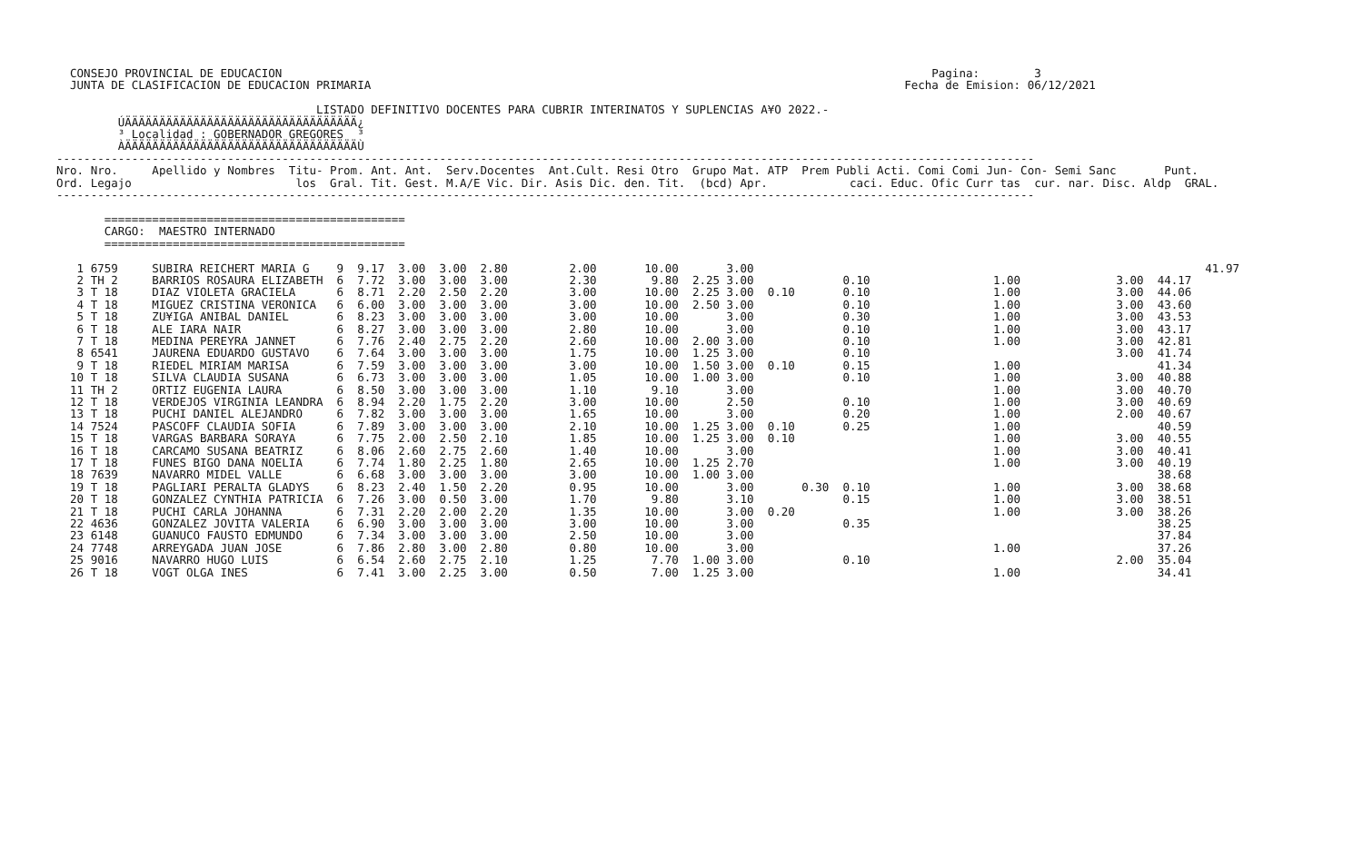CONSEJO PROVINCIAL DE EDUCACION                                                                                               Pagina:        3
  JUNTA DE CLASIFICACION DE EDUCACION PRIMARIA                                                                              Fecha de Emision: 06/12/2021

                                      LISTADO DEFINITIVO DOCENTES PARA CUBRIR INTERINATOS Y SUPLENCIAS A¥O 2022.-
         ÚÄÄÄÄÄÄÄÄÄÄÄÄÄÄÄÄÄÄÄÄÄÄÄÄÄÄÄÄÄÄÄÄÄÄ¿
         ³ Localidad : GOBERNADOR GREGORES  ³
         ÀÄÄÄÄÄÄÄÄÄÄÄÄÄÄÄÄÄÄÄÄÄÄÄÄÄÄÄÄÄÄÄÄÄÄÙ
-----------------------------------------------------------------------------------------------------------------------------------------------
Nro. Nro.     Apellido y Nombres  Titu- Prom. Ant. Ant.  Serv.Docentes  Ant.Cult. Resi Otro  Grupo Mat. ATP  Prem Publi Acti. Comi Comi Jun- Con- Semi Sanc       Punt.
Ord. Legajo                        los  Gral. Tit. Gest. M.A/E Vic. Dir. Asis Dic. den. Tit.  (bcd) Apr.            caci. Educ. Ofic Curr tas  cur. nar. Disc. Aldp  GRAL.
-----------------------------------------------------------------------------------------------------------------------------------------------

       ============================================
       CARGO:  MAESTRO INTERNADO
       ============================================

   1 6759     SUBIRA REICHERT MARIA G    9  9.17  3.00  3.00  2.80         2.00       10.00       3.00                                                                  41.97
   2 TH 2     BARRIOS ROSAURA ELIZABETH  6  7.72  3.00  3.00  3.00         2.30        9.80  2.25 3.00             0.10                  1.00              3.00  44.17
   3 T 18     DIAZ VIOLETA GRACIELA      6  8.71  2.20  2.50  2.20         3.00       10.00  2.25 3.00  0.10       0.10                  1.00              3.00  44.06
   4 T 18     MIGUEZ CRISTINA VERONICA   6  6.00  3.00  3.00  3.00         3.00       10.00  2.50 3.00             0.10                  1.00              3.00  43.60
   5 T 18     ZU¥IGA ANIBAL DANIEL       6  8.23  3.00  3.00  3.00         3.00       10.00       3.00             0.30                  1.00              3.00  43.53
   6 T 18     ALE IARA NAIR              6  8.27  3.00  3.00  3.00         2.80       10.00       3.00             0.10                  1.00              3.00  43.17
   7 T 18     MEDINA PEREYRA JANNET      6  7.76  2.40  2.75  2.20         2.60       10.00  2.00 3.00             0.10                  1.00              3.00  42.81
   8 6541     JAURENA EDUARDO GUSTAVO    6  7.64  3.00  3.00  3.00         1.75       10.00  1.25 3.00             0.10                                    3.00  41.74
   9 T 18     RIEDEL MIRIAM MARISA       6  7.59  3.00  3.00  3.00         3.00       10.00  1.50 3.00  0.10       0.15                  1.00                    41.34
  10 T 18     SILVA CLAUDIA SUSANA       6  6.73  3.00  3.00  3.00         1.05       10.00  1.00 3.00             0.10                  1.00              3.00  40.88
  11 TH 2     ORTIZ EUGENIA LAURA        6  8.50  3.00  3.00  3.00         1.10        9.10       3.00                                   1.00              3.00  40.70
  12 T 18     VERDEJOS VIRGINIA LEANDRA  6  8.94  2.20  1.75  2.20         3.00       10.00       2.50             0.10                  1.00              3.00  40.69
  13 T 18     PUCHI DANIEL ALEJANDRO     6  7.82  3.00  3.00  3.00         1.65       10.00       3.00             0.20                  1.00              2.00  40.67
  14 7524     PASCOFF CLAUDIA SOFIA      6  7.89  3.00  3.00  3.00         2.10       10.00  1.25 3.00  0.10       0.25                  1.00                    40.59
  15 T 18     VARGAS BARBARA SORAYA      6  7.75  2.00  2.50  2.10         1.85       10.00  1.25 3.00  0.10                             1.00              3.00  40.55
  16 T 18     CARCAMO SUSANA BEATRIZ     6  8.06  2.60  2.75  2.60         1.40       10.00       3.00                                   1.00              3.00  40.41
  17 T 18     FUNES BIGO DANA NOELIA     6  7.74  1.80  2.25  1.80         2.65       10.00  1.25 2.70                                   1.00              3.00  40.19
  18 7639     NAVARRO MIDEL VALLE        6  6.68  3.00  3.00  3.00         3.00       10.00  1.00 3.00                                                           38.68
  19 T 18     PAGLIARI PERALTA GLADYS    6  8.23  2.40  1.50  2.20         0.95       10.00       3.00       0.30  0.10                  1.00              3.00  38.68
  20 T 18     GONZALEZ CYNTHIA PATRICIA  6  7.26  3.00  0.50  3.00         1.70        9.80       3.10             0.15                  1.00              3.00  38.51
  21 T 18     PUCHI CARLA JOHANNA        6  7.31  2.20  2.00  2.20         1.35       10.00       3.00  0.20                             1.00              3.00  38.26
  22 4636     GONZALEZ JOVITA VALERIA    6  6.90  3.00  3.00  3.00         3.00       10.00       3.00             0.35                                          38.25
  23 6148     GUANUCO FAUSTO EDMUNDO     6  7.34  3.00  3.00  3.00         2.50       10.00       3.00                                                           37.84
  24 7748     ARREYGADA JUAN JOSE        6  7.86  2.80  3.00  2.80         0.80       10.00       3.00                                   1.00                    37.26
  25 9016     NAVARRO HUGO LUIS          6  6.54  2.60  2.75  2.10         1.25        7.70  1.00 3.00             0.10                                    2.00  35.04
  26 T 18     VOGT OLGA INES             6  7.41  3.00  2.25  3.00         0.50        7.00  1.25 3.00                                   1.00                    34.41